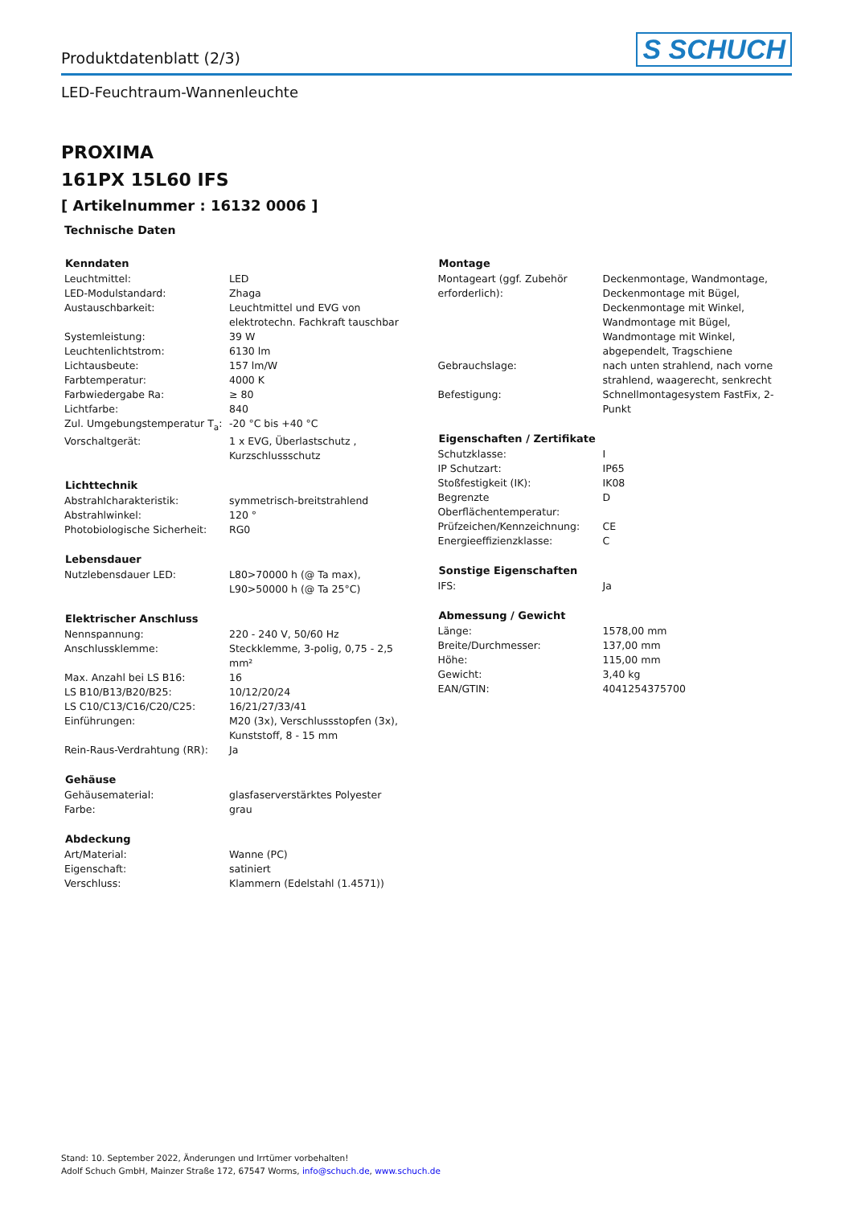Produktdatenblatt (2/3)
S SCHUCH
LED-Feuchtraum-Wannenleuchte
PROXIMA
161PX 15L60 IFS
[ Artikelnummer : 16132 0006 ]
Technische Daten
| Kenndaten | |
| --- | --- |
| Leuchtmittel: | LED |
| LED-Modulstandard: | Zhaga |
| Austauschbarkeit: | Leuchtmittel und EVG von elektrotechn. Fachkraft tauschbar |
| Systemleistung: | 39 W |
| Leuchtenlichtstrom: | 6130 lm |
| Lichtausbeute: | 157 lm/W |
| Farbtemperatur: | 4000 K |
| Farbwiedergabe Ra: | ≥ 80 |
| Lichtfarbe: | 840 |
| Zul. Umgebungstemperatur T<sub>a</sub>: | -20 °C bis +40 °C |
| Vorschaltgerät: | 1 x EVG, Überlastschutz , Kurzschlussschutz |
| Lichttechnik | |
| --- | --- |
| Abstrahlcharakteristik: | symmetrisch-breitstrahlend |
| Abstrahlwinkel: | 120 ° |
| Photobiologische Sicherheit: | RG0 |
| Lebensdauer | |
| --- | --- |
| Nutzlebensdauer LED: | L80>70000 h (@ Ta max), L90>50000 h (@ Ta 25°C) |
| Elektrischer Anschluss | |
| --- | --- |
| Nennspannung: | 220 - 240 V, 50/60 Hz |
| Anschlussklemme: | Steckklemme, 3-polig, 0,75 - 2,5 mm² |
| Max. Anzahl bei LS B16: | 16 |
| LS B10/B13/B20/B25: | 10/12/20/24 |
| LS C10/C13/C16/C20/C25: | 16/21/27/33/41 |
| Einführungen: | M20 (3x), Verschlussstopfen (3x), Kunststoff, 8 - 15 mm |
| Rein-Raus-Verdrahtung (RR): | Ja |
| Gehäuse | |
| --- | --- |
| Gehäusematerial: | glasfaserverstärktes Polyester |
| Farbe: | grau |
| Abdeckung | |
| --- | --- |
| Art/Material: | Wanne (PC) |
| Eigenschaft: | satiniert |
| Verschluss: | Klammern (Edelstahl (1.4571)) |
| Montage | |
| --- | --- |
| Montageart (ggf. Zubehör erforderlich): | Deckenmontage, Wandmontage, Deckenmontage mit Bügel, Deckenmontage mit Winkel, Wandmontage mit Bügel, Wandmontage mit Winkel, abgependelt, Tragschiene |
| Gebrauchslage: | nach unten strahlend, nach vorne strahlend, waagerecht, senkrecht |
| Befestigung: | Schnellmontagesystem FastFix, 2-Punkt |
| Eigenschaften / Zertifikate | |
| --- | --- |
| Schutzklasse: | I |
| IP Schutzart: | IP65 |
| Stoßfestigkeit (IK): | IK08 |
| Begrenzte Oberflächentemperatur: | D |
| Prüfzeichen/Kennzeichnung: | CE |
| Energieeffizienzklasse: | C |
| Sonstige Eigenschaften | |
| --- | --- |
| IFS: | Ja |
| Abmessung / Gewicht | |
| --- | --- |
| Länge: | 1578,00 mm |
| Breite/Durchmesser: | 137,00 mm |
| Höhe: | 115,00 mm |
| Gewicht: | 3,40 kg |
| EAN/GTIN: | 4041254375700 |
Stand: 10. September 2022, Änderungen und Irrtümer vorbehalten!
Adolf Schuch GmbH, Mainzer Straße 172, 67547 Worms, info@schuch.de, www.schuch.de